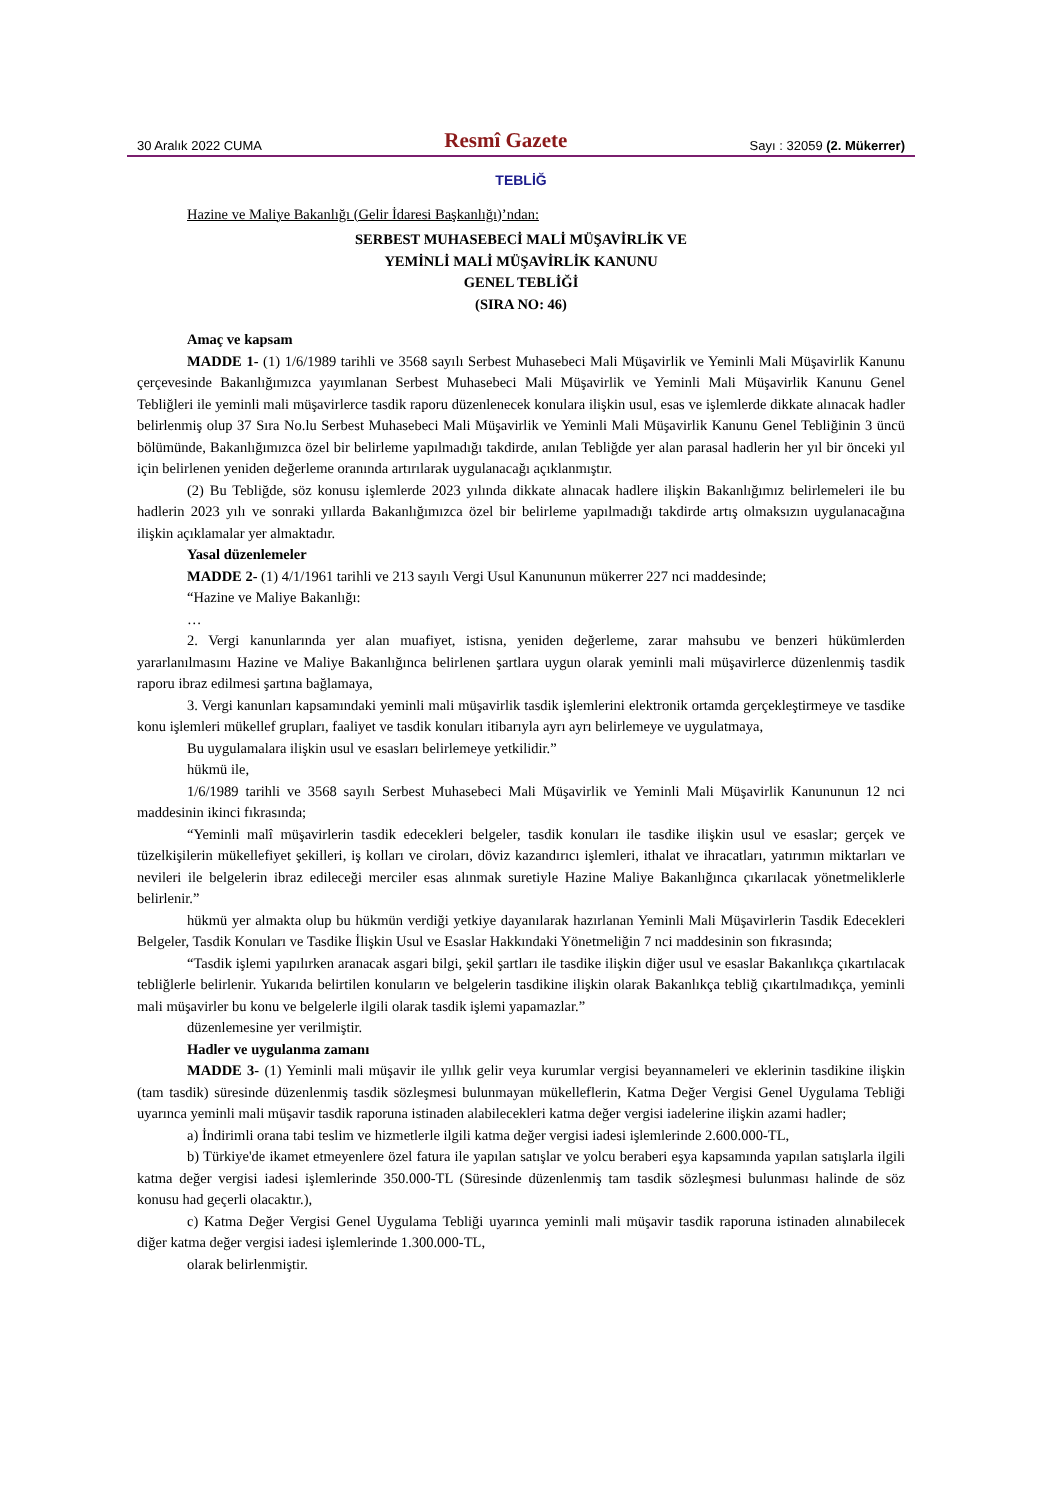30 Aralık 2022 CUMA Resmî Gazete Sayı : 32059 (2. Mükerrer)
TEBLİĞ
Hazine ve Maliye Bakanlığı (Gelir İdaresi Başkanlığı)’ndan:
SERBEST MUHASEBECİ MALİ MÜŞAVİRLİK VE
YEMİNLİ MALİ MÜŞAVİRLİK KANUNU
GENEL TEBLİĞİ
(SIRA NO: 46)
Amaç ve kapsam
MADDE 1- (1) 1/6/1989 tarihli ve 3568 sayılı Serbest Muhasebeci Mali Müşavirlik ve Yeminli Mali Müşavirlik Kanunu çerçevesinde Bakanlığımızca yayımlanan Serbest Muhasebeci Mali Müşavirlik ve Yeminli Mali Müşavirlik Kanunu Genel Tebliğleri ile yeminli mali müşavirlerce tasdik raporu düzenlenecek konulara ilişkin usul, esas ve işlemlerde dikkate alınacak hadler belirlenmiş olup 37 Sıra No.lu Serbest Muhasebeci Mali Müşavirlik ve Yeminli Mali Müşavirlik Kanunu Genel Tebliğinin 3 üncü bölümünde, Bakanlığımızca özel bir belirleme yapılmadığı takdirde, anılan Tebliğde yer alan parasal hadlerin her yıl bir önceki yıl için belirlenen yeniden değerleme oranında artırılarak uygulanacağı açıklanmıştır.
(2) Bu Tebliğde, söz konusu işlemlerde 2023 yılında dikkate alınacak hadlere ilişkin Bakanlığımız belirlemeleri ile bu hadlerin 2023 yılı ve sonraki yıllarda Bakanlığımızca özel bir belirleme yapılmadığı takdirde artış olmaksızın uygulanacağına ilişkin açıklamalar yer almaktadır.
Yasal düzenlemeler
MADDE 2- (1) 4/1/1961 tarihli ve 213 sayılı Vergi Usul Kanununun mükerrer 227 nci maddesinde;
“Hazine ve Maliye Bakanlığı:
…
2. Vergi kanunlarında yer alan muafiyet, istisna, yeniden değerleme, zarar mahsubu ve benzeri hükümlerden yararlanılmasını Hazine ve Maliye Bakanlığınca belirlenen şartlara uygun olarak yeminli mali müşavirlerce düzenlenmiş tasdik raporu ibraz edilmesi şartına bağlamaya,
3. Vergi kanunları kapsamındaki yeminli mali müşavirlik tasdik işlemlerini elektronik ortamda gerçekleştirmeye ve tasdike konu işlemleri mükellef grupları, faaliyet ve tasdik konuları itibarıyla ayrı ayrı belirlemeye ve uygulatmaya,
Bu uygulamalara ilişkin usul ve esasları belirlemeye yetkilidir.”
hükmü ile,
1/6/1989 tarihli ve 3568 sayılı Serbest Muhasebeci Mali Müşavirlik ve Yeminli Mali Müşavirlik Kanununun 12 nci maddesinin ikinci fıkrasında;
“Yeminli malî müşavirlerin tasdik edecekleri belgeler, tasdik konuları ile tasdike ilişkin usul ve esaslar; gerçek ve tüzelkişilerin mükellefiyet şekilleri, iş kolları ve ciroları, döviz kazandırıcı işlemleri, ithalat ve ihracatları, yatırımın miktarları ve nevileri ile belgelerin ibraz edileceği merciler esas alınmak suretiyle Hazine Maliye Bakanlığınca çıkarılacak yönetmeliklerle belirlenir.”
hükmü yer almakta olup bu hükmün verdiği yetkiye dayanılarak hazırlanan Yeminli Mali Müşavirlerin Tasdik Edecekleri Belgeler, Tasdik Konuları ve Tasdike İlişkin Usul ve Esaslar Hakkındaki Yönetmeliğin 7 nci maddesinin son fıkrasında;
“Tasdik işlemi yapılırken aranacak asgari bilgi, şekil şartları ile tasdike ilişkin diğer usul ve esaslar Bakanlıkça çıkartılacak tebliğlerle belirlenir. Yukarıda belirtilen konuların ve belgelerin tasdikine ilişkin olarak Bakanlıkça tebliğ çıkartılmadıkça, yeminli mali müşavirler bu konu ve belgelerle ilgili olarak tasdik işlemi yapamazlar.”
düzenlemesine yer verilmiştir.
Hadler ve uygulanma zamanı
MADDE 3- (1) Yeminli mali müşavir ile yıllık gelir veya kurumlar vergisi beyannameleri ve eklerinin tasdikine ilişkin (tam tasdik) süresinde düzenlenmiş tasdik sözleşmesi bulunmayan mükelleflerin, Katma Değer Vergisi Genel Uygulama Tebliği uyarınca yeminli mali müşavir tasdik raporuna istinaden alabilecekleri katma değer vergisi iadelerine ilişkin azami hadler;
a) İndirimli orana tabi teslim ve hizmetlerle ilgili katma değer vergisi iadesi işlemlerinde 2.600.000-TL,
b) Türkiye'de ikamet etmeyenlere özel fatura ile yapılan satışlar ve yolcu beraberi eşya kapsamında yapılan satışlarla ilgili katma değer vergisi iadesi işlemlerinde 350.000-TL (Süresinde düzenlenmiş tam tasdik sözleşmesi bulunması halinde de söz konusu had geçerli olacaktır.),
c) Katma Değer Vergisi Genel Uygulama Tebliği uyarınca yeminli mali müşavir tasdik raporuna istinaden alınabilecek diğer katma değer vergisi iadesi işlemlerinde 1.300.000-TL,
olarak belirlenmiştir.